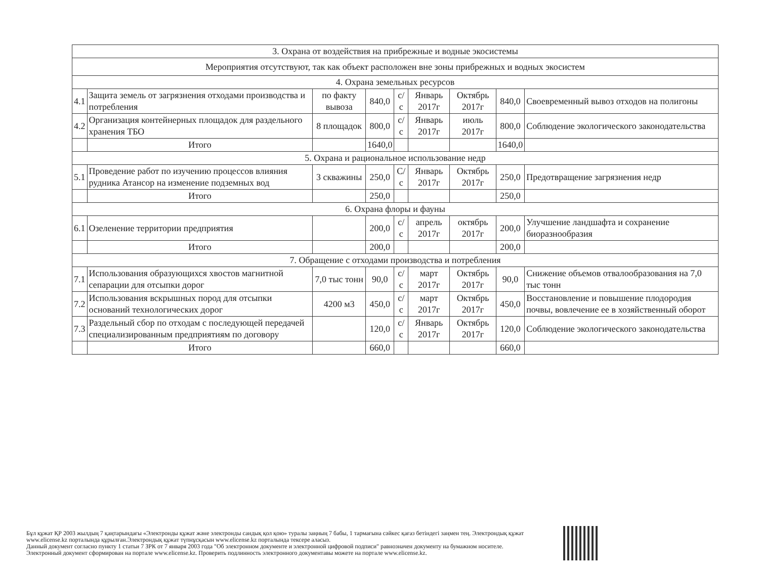| 3. Охрана от воздействия на прибрежные и водные экосистемы | | | | | | | | |
| Мероприятия отсутствуют, так как объект расположен вне зоны прибрежных и водных экосистем | | | | | | | | |
| 4. Охрана земельных ресурсов | | | | | | | | |
| 4.1 | Защита земель от загрязнения отходами производства и потребления | по факту вывоза | 840,0 | с/с | Январь 2017г | Октябрь 2017г | 840,0 | Своевременный вывоз отходов на полигоны |
| 4.2 | Организация контейнерных площадок для раздельного хранения ТБО | 8 площадок | 800,0 | с/с | Январь 2017г | июль 2017г | 800,0 | Соблюдение экологического законодательства |
| | Итого | | 1640,0 | | | | 1640,0 | |
| 5. Охрана и рациональное использование недр | | | | | | | | |
| 5.1 | Проведение работ по изучению процессов влияния рудника Атансор на изменение подземных вод | 3 скважины | 250,0 | С/с | Январь 2017г | Октябрь 2017г | 250,0 | Предотвращение загрязнения недр |
| | Итого | | 250,0 | | | | 250,0 | |
| 6. Охрана флоры и фауны | | | | | | | | |
| 6.1 | Озеленение территории предприятия | | 200,0 | с/с | апрель 2017г | октябрь 2017г | 200,0 | Улучшение ландшафта и сохранение биоразнообразия |
| | Итого | | 200,0 | | | | 200,0 | |
| 7. Обращение с отходами производства и потребления | | | | | | | | |
| 7.1 | Использования образующихся хвостов магнитной сепарации для отсыпки дорог | 7,0 тыс тонн | 90,0 | с/с | март 2017г | Октябрь 2017г | 90,0 | Снижение объемов отвалообразования на 7,0 тыс тонн |
| 7.2 | Использования вскрышных пород для отсыпки оснований технологических дорог | 4200 м3 | 450,0 | с/с | март 2017г | Октябрь 2017г | 450,0 | Восстановление и повышение плодородия почвы, вовлечение ее в хозяйственный оборот |
| 7.3 | Раздельный сбор по отходам с последующей передачей специализированным предприятиям по договору | | 120,0 | с/с | Январь 2017г | Октябрь 2017г | 120,0 | Соблюдение экологического законодательства |
| | Итого | | 660,0 | | | | 660,0 | |
Бұл құжат ҚР 2003 жылдың 7 қаңтарындағы «Электронды құжат және электронды сандық қол қою» туралы заңның 7 бабы, 1 тармағына сәйкес қағаз бетіндегі заңмен тең. Электрондық құжат www.elicense.kz порталында құрылған.Электрондық құжат түпнұсқасын www.elicense.kz порталында тексере аласыз.
Данный документ согласно пункту 1 статьи 7 ЗРК от 7 января 2003 года "Об электронном документе и электронной цифровой подписи" равнозначен документу на бумажном носителе. Электронный документ сформирован на портале www.elicense.kz. Проверить подлинность электронного документавы можете на портале www.elicense.kz.